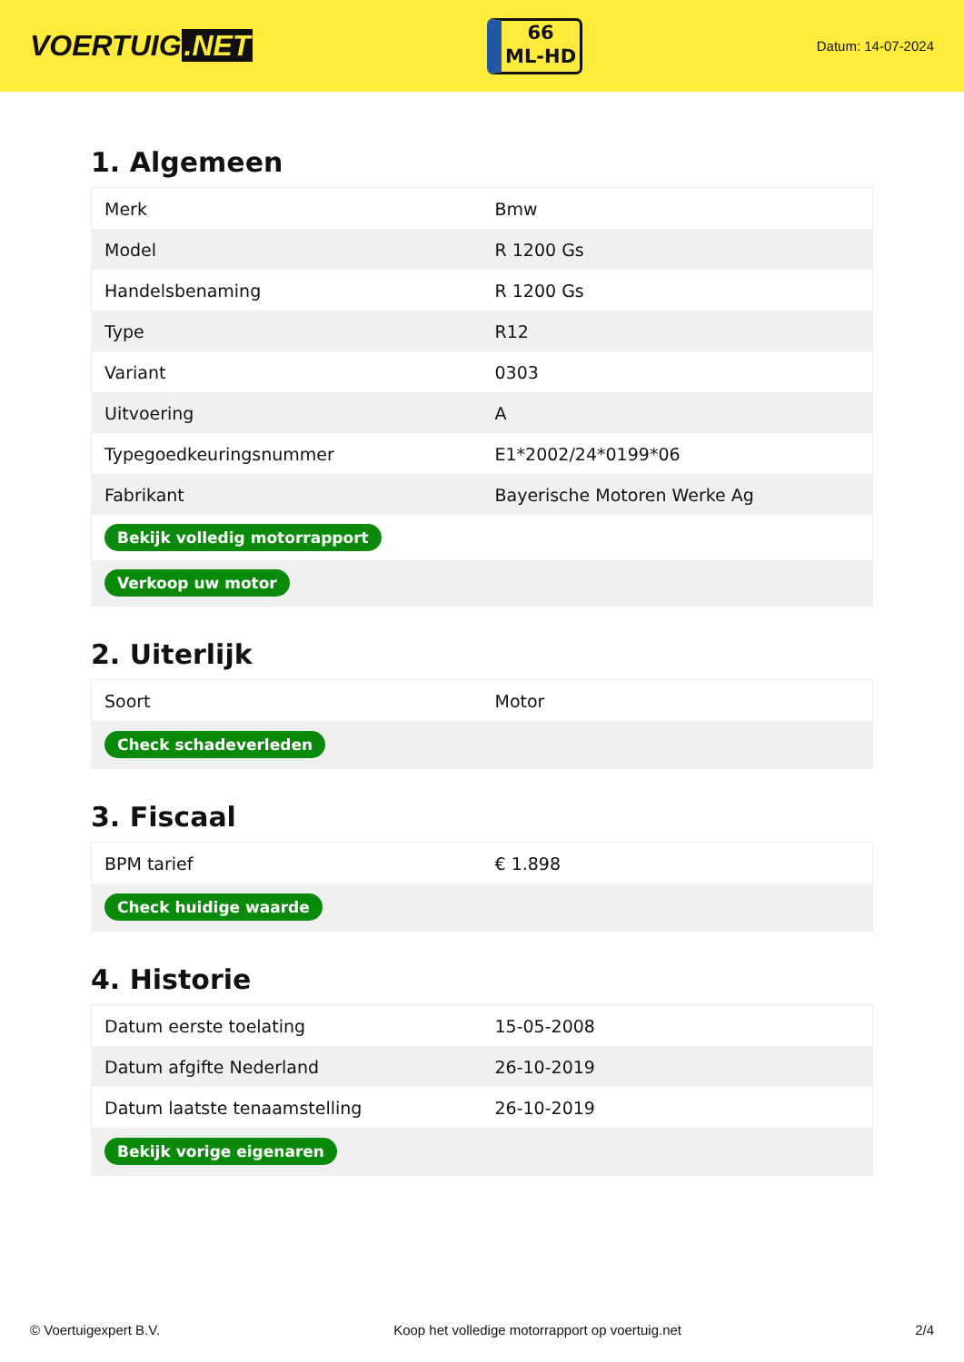VOERTUIG.NET
66
ML-HD
Datum: 14-07-2024
1. Algemeen
| Merk | Bmw |
| Model | R 1200 Gs |
| Handelsbenaming | R 1200 Gs |
| Type | R12 |
| Variant | 0303 |
| Uitvoering | A |
| Typegoedkeuringsnummer | E1*2002/24*0199*06 |
| Fabrikant | Bayerische Motoren Werke Ag |
| Bekijk volledig motorrapport | |
| Verkoop uw motor | |
2. Uiterlijk
| Soort | Motor |
| Check schadeverleden | |
3. Fiscaal
| BPM tarief | € 1.898 |
| Check huidige waarde | |
4. Historie
| Datum eerste toelating | 15-05-2008 |
| Datum afgifte Nederland | 26-10-2019 |
| Datum laatste tenaamstelling | 26-10-2019 |
| Bekijk vorige eigenaren | |
© Voertuigexpert B.V. Koop het volledige motorrapport op voertuig.net 2/4